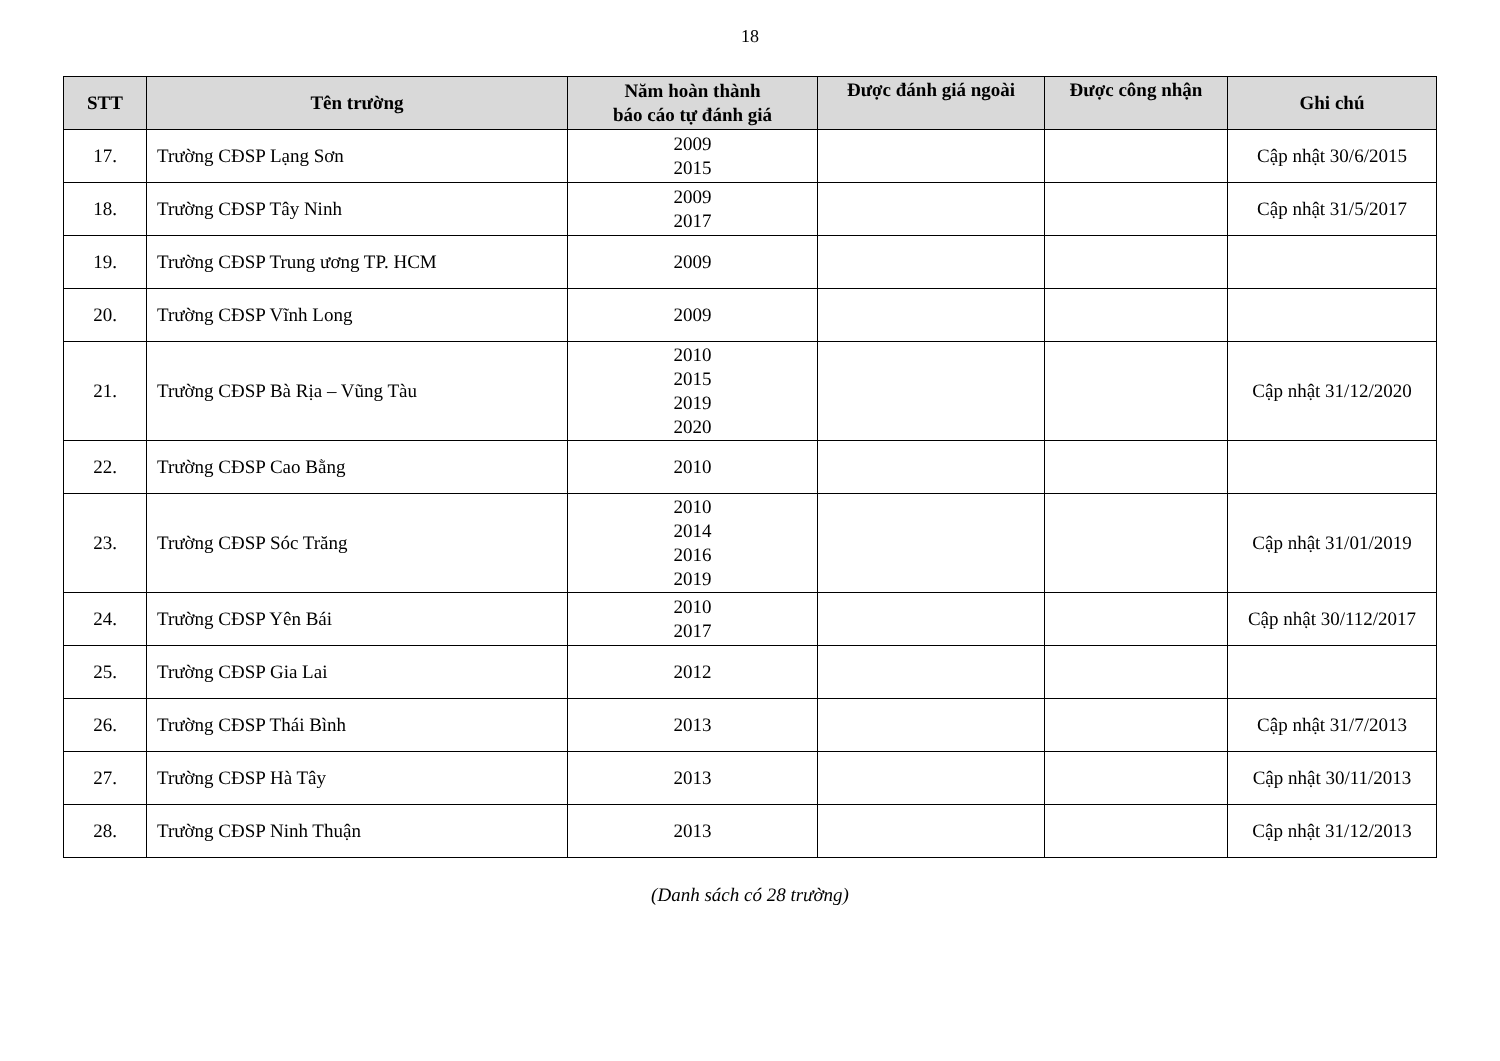18
| STT | Tên trường | Năm hoàn thành báo cáo tự đánh giá | Được đánh giá ngoài | Được công nhận | Ghi chú |
| --- | --- | --- | --- | --- | --- |
| 17. | Trường CĐSP Lạng Sơn | 2009 2015 | | | Cập nhật 30/6/2015 |
| 18. | Trường CĐSP Tây Ninh | 2009 2017 | | | Cập nhật 31/5/2017 |
| 19. | Trường CĐSP Trung ương TP. HCM | 2009 | | | |
| 20. | Trường CĐSP Vĩnh Long | 2009 | | | |
| 21. | Trường CĐSP Bà Rịa – Vũng Tàu | 2010 2015 2019 2020 | | | Cập nhật 31/12/2020 |
| 22. | Trường CĐSP Cao Bằng | 2010 | | | |
| 23. | Trường CĐSP Sóc Trăng | 2010 2014 2016 2019 | | | Cập nhật 31/01/2019 |
| 24. | Trường CĐSP Yên Bái | 2010 2017 | | | Cập nhật 30/112/2017 |
| 25. | Trường CĐSP Gia Lai | 2012 | | | |
| 26. | Trường CĐSP Thái Bình | 2013 | | | Cập nhật 31/7/2013 |
| 27. | Trường CĐSP Hà Tây | 2013 | | | Cập nhật 30/11/2013 |
| 28. | Trường CĐSP Ninh Thuận | 2013 | | | Cập nhật 31/12/2013 |
(Danh sách có 28 trường)